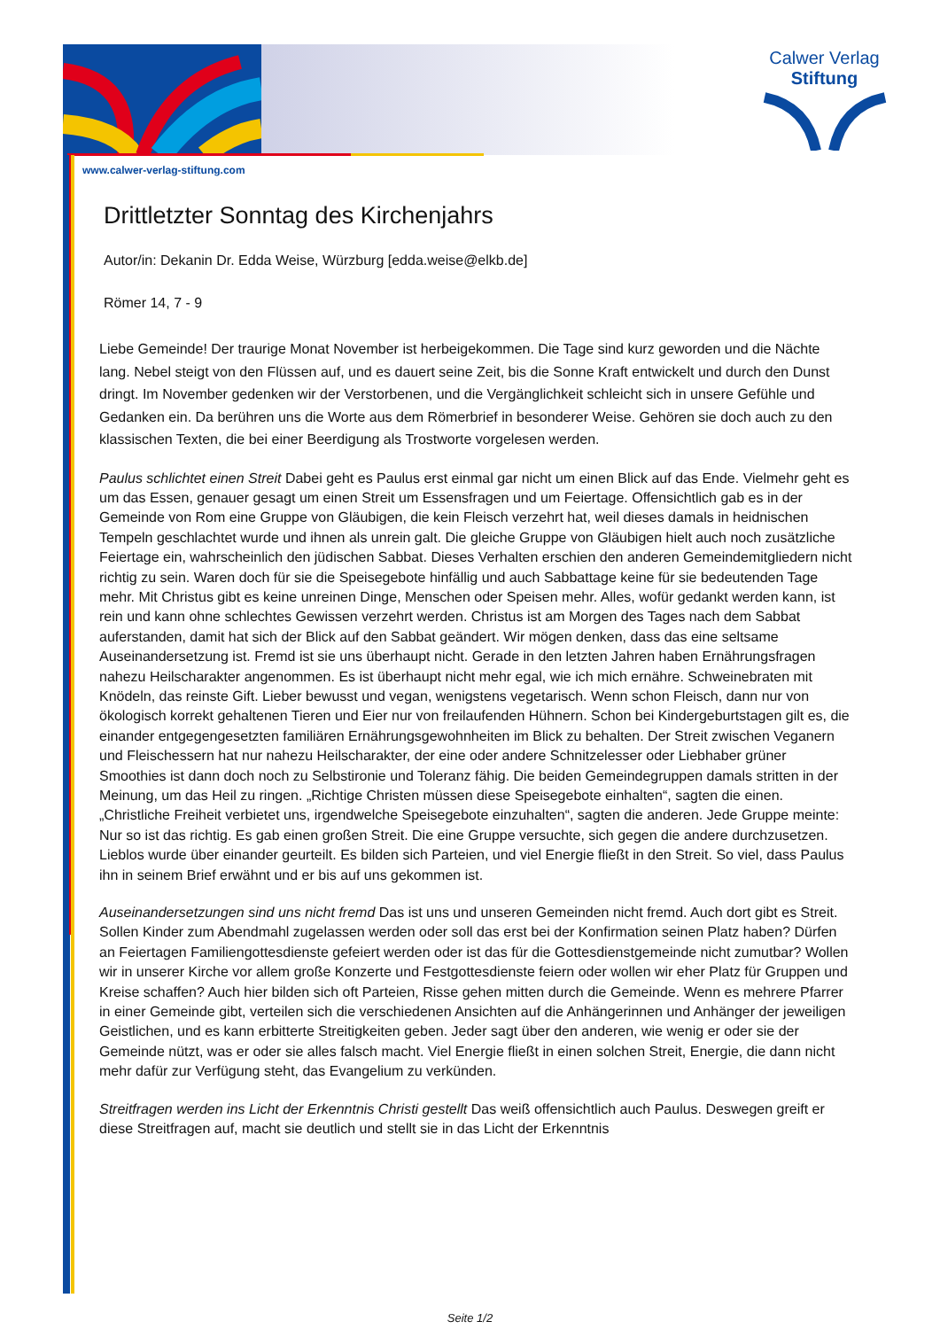Calwer Verlag
Stiftung
www.calwer-verlag-stiftung.com
Drittletzter Sonntag des Kirchenjahrs
Autor/in: Dekanin Dr. Edda Weise, Würzburg [edda.weise@elkb.de]
Römer 14, 7 - 9
Liebe Gemeinde! Der traurige Monat November ist herbeigekommen. Die Tage sind kurz geworden und die Nächte lang. Nebel steigt von den Flüssen auf, und es dauert seine Zeit, bis die Sonne Kraft entwickelt und durch den Dunst dringt. Im November gedenken wir der Verstorbenen, und die Vergänglichkeit schleicht sich in unsere Gefühle und Gedanken ein. Da berühren uns die Worte aus dem Römerbrief in besonderer Weise. Gehören sie doch auch zu den klassischen Texten, die bei einer Beerdigung als Trostworte vorgelesen werden.
Paulus schlichtet einen Streit Dabei geht es Paulus erst einmal gar nicht um einen Blick auf das Ende. Vielmehr geht es um das Essen, genauer gesagt um einen Streit um Essensfragen und um Feiertage. Offensichtlich gab es in der Gemeinde von Rom eine Gruppe von Gläubigen, die kein Fleisch verzehrt hat, weil dieses damals in heidnischen Tempeln geschlachtet wurde und ihnen als unrein galt. Die gleiche Gruppe von Gläubigen hielt auch noch zusätzliche Feiertage ein, wahrscheinlich den jüdischen Sabbat. Dieses Verhalten erschien den anderen Gemeindemitgliedern nicht richtig zu sein. Waren doch für sie die Speisegebote hinfällig und auch Sabbattage keine für sie bedeutenden Tage mehr. Mit Christus gibt es keine unreinen Dinge, Menschen oder Speisen mehr. Alles, wofür gedankt werden kann, ist rein und kann ohne schlechtes Gewissen verzehrt werden. Christus ist am Morgen des Tages nach dem Sabbat auferstanden, damit hat sich der Blick auf den Sabbat geändert. Wir mögen denken, dass das eine seltsame Auseinandersetzung ist. Fremd ist sie uns überhaupt nicht. Gerade in den letzten Jahren haben Ernährungsfragen nahezu Heilscharakter angenommen. Es ist überhaupt nicht mehr egal, wie ich mich ernähre. Schweinebraten mit Knödeln, das reinste Gift. Lieber bewusst und vegan, wenigstens vegetarisch. Wenn schon Fleisch, dann nur von ökologisch korrekt gehaltenen Tieren und Eier nur von freilaufenden Hühnern. Schon bei Kindergeburtstagen gilt es, die einander entgegengesetzten familiären Ernährungsgewohnheiten im Blick zu behalten. Der Streit zwischen Veganern und Fleischessern hat nur nahezu Heilscharakter, der eine oder andere Schnitzelesser oder Liebhaber grüner Smoothies ist dann doch noch zu Selbstironie und Toleranz fähig. Die beiden Gemeindegruppen damals stritten in der Meinung, um das Heil zu ringen. „Richtige Christen müssen diese Speisegebote einhalten“, sagten die einen. „Christliche Freiheit verbietet uns, irgendwelche Speisegebote einzuhalten“, sagten die anderen. Jede Gruppe meinte: Nur so ist das richtig. Es gab einen großen Streit. Die eine Gruppe versuchte, sich gegen die andere durchzusetzen. Lieblos wurde über einander geurteilt. Es bilden sich Parteien, und viel Energie fließt in den Streit. So viel, dass Paulus ihn in seinem Brief erwähnt und er bis auf uns gekommen ist.
Auseinandersetzungen sind uns nicht fremd Das ist uns und unseren Gemeinden nicht fremd. Auch dort gibt es Streit. Sollen Kinder zum Abendmahl zugelassen werden oder soll das erst bei der Konfirmation seinen Platz haben? Dürfen an Feiertagen Familiengottesdienste gefeiert werden oder ist das für die Gottesdienstgemeinde nicht zumutbar? Wollen wir in unserer Kirche vor allem große Konzerte und Festgottesdienste feiern oder wollen wir eher Platz für Gruppen und Kreise schaffen? Auch hier bilden sich oft Parteien, Risse gehen mitten durch die Gemeinde. Wenn es mehrere Pfarrer in einer Gemeinde gibt, verteilen sich die verschiedenen Ansichten auf die Anhängerinnen und Anhänger der jeweiligen Geistlichen, und es kann erbitterte Streitigkeiten geben. Jeder sagt über den anderen, wie wenig er oder sie der Gemeinde nützt, was er oder sie alles falsch macht. Viel Energie fließt in einen solchen Streit, Energie, die dann nicht mehr dafür zur Verfügung steht, das Evangelium zu verkünden.
Streitfragen werden ins Licht der Erkenntnis Christi gestellt Das weiß offensichtlich auch Paulus. Deswegen greift er diese Streitfragen auf, macht sie deutlich und stellt sie in das Licht der Erkenntnis
Seite 1/2